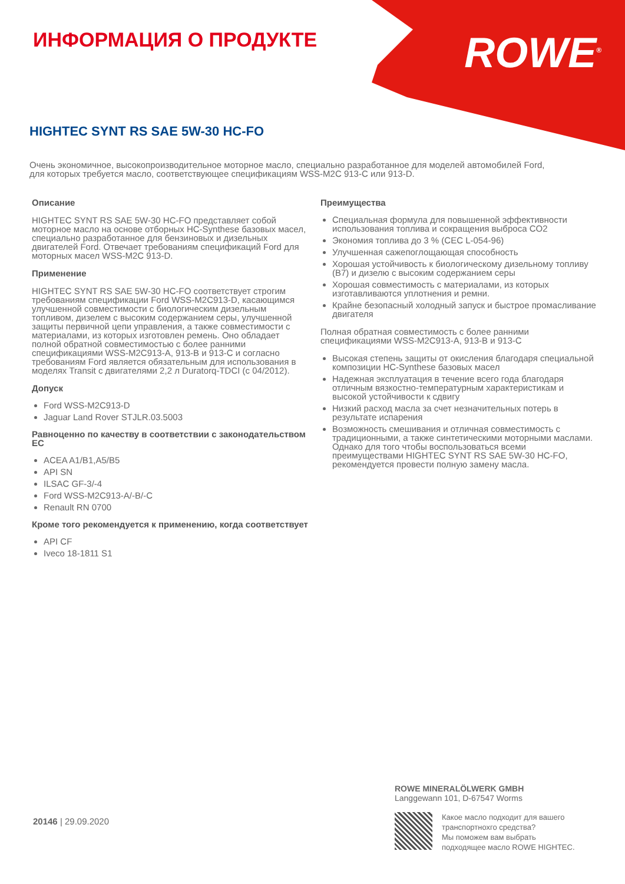ИНФОРМАЦИЯ О ПРОДУКТЕ ROWE<sup>®</sup>
HIGHTEC SYNT RS SAE 5W-30 HC-FO
Очень экономичное, высокопроизводительное моторное масло, специально разработанное для моделей автомобилей Ford, для которых требуется масло, соответствующее спецификациям WSS-M2C 913-C или 913-D.
Описание
HIGHTEC SYNT RS SAE 5W-30 HC-FO представляет собой моторное масло на основе отборных HC-Synthese базовых масел, специально разработанное для бензиновых и дизельных двигателей Ford. Отвечает требованиям спецификаций Ford для моторных масел WSS-M2C 913-D.
Применение
HIGHTEC SYNT RS SAE 5W-30 HC-FO соответствует строгим требованиям спецификации Ford WSS-M2C913-D, касающимся улучшенной совместимости с биологическим дизельным топливом, дизелем с высоким содержанием серы, улучшенной защиты первичной цепи управления, а также совместимости с материалами, из которых изготовлен ремень. Оно обладает полной обратной совместимостью с более ранними спецификациями WSS-M2C913-A, 913-B и 913-C и согласно требованиям Ford является обязательным для использования в моделях Transit с двигателями 2,2 л Duratorq-TDCI (с 04/2012).
Допуск
Ford WSS-M2C913-D
Jaguar Land Rover STJLR.03.5003
Равноценно по качеству в соответствии с законодательством ЕС
ACEA A1/B1,A5/B5
API SN
ILSAC GF-3/-4
Ford WSS-M2C913-A/-B/-C
Renault RN 0700
Кроме того рекомендуется к применению, когда соответствует
API CF
Iveco 18-1811 S1
Преимущества
Специальная формула для повышенной эффективности использования топлива и сокращения выброса CO2
Экономия топлива до 3 % (CEC L-054-96)
Улучшенная сажепоглощающая способность
Хорошая устойчивость к биологическому дизельному топливу (B7) и дизелю с высоким содержанием серы
Хорошая совместимость с материалами, из которых изготавливаются уплотнения и ремни.
Крайне безопасный холодный запуск и быстрое промасливание двигателя
Полная обратная совместимость с более ранними спецификациями WSS-M2C913-A, 913-B и 913-C
Высокая степень защиты от окисления благодаря специальной композиции HC-Synthese базовых масел
Надежная эксплуатация в течение всего года благодаря отличным вязкостно-температурным характеристикам и высокой устойчивости к сдвигу
Низкий расход масла за счет незначительных потерь в результате испарения
Возможность смешивания и отличная совместимость с традиционными, а также синтетическими моторными маслами. Однако для того чтобы воспользоваться всеми преимуществами HIGHTEC SYNT RS SAE 5W-30 HC-FO, рекомендуется провести полную замену масла.
20146 | 29.09.2020
ROWE MINERALÖLWERK GMBH
Langgewann 101, D-67547 Worms
Какое масло подходит для вашего
транспортнохго средства?
Мы поможем вам выбрать
подходящее масло ROWE HIGHTEC.